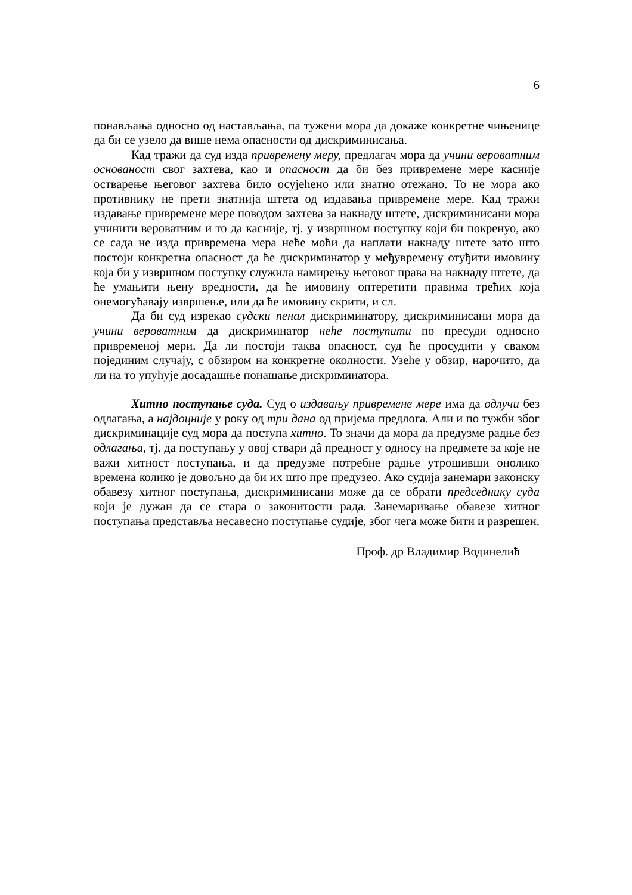6
понављања односно од настављања, па тужени мора да докаже конкретне чињенице да би се узело да више нема опасности од дискриминисања.
Кад тражи да суд изда привремену меру, предлагач мора да учини вероватним основаност свог захтева, као и опасност да би без привремене мере касније остварење његовог захтева било осујећено или знатно отежано. То не мора ако противнику не прети знатнија штета од издавања привремене мере. Кад тражи издавање привремене мере поводом захтева за накнаду штете, дискриминисани мора учинити вероватним и то да касније, тј. у извршном поступку који би покренуо, ако се сада не изда привремена мера неће моћи да наплати накнаду штете зато што постоји конкретна опасност да ће дискриминатор у међувремену отуђити имовину која би у извршном поступку служила намирењу његовог права на накнаду штете, да ће умањити њену вредности, да ће имовину оптеретити правима трећих која онемогућавају извршење, или да ће имовину скрити, и сл.
Да би суд изрекао судски пенал дискриминатору, дискриминисани мора да учини вероватним да дискриминатор неће поступити по пресуди односно привременој мери. Да ли постоји таква опасност, суд ће просудити у сваком појединим случају, с обзиром на конкретне околности. Узеће у обзир, нарочито, да ли на то упућује досадашње понашање дискриминатора.
Хитно поступање суда. Суд о издавању привремене мере има да одлучи без одлагања, а најдоцније у року од три дана од пријема предлога. Али и по тужби због дискриминације суд мора да поступа хитно. То значи да мора да предузме радње без одлагања, тј. да поступању у овој ствари дâ предност у односу на предмете за које не важи хитност поступања, и да предузме потребне радње утрошивши онолико времена колико је довољно да би их што пре предузео. Ако судија занемари законску обавезу хитног поступања, дискриминисани може да се обрати председнику суда који је дужан да се стара о законитости рада. Занемаривање обавезе хитног поступања представља несавесно поступање судије, због чега може бити и разрешен.
Проф. др Владимир Водинелић